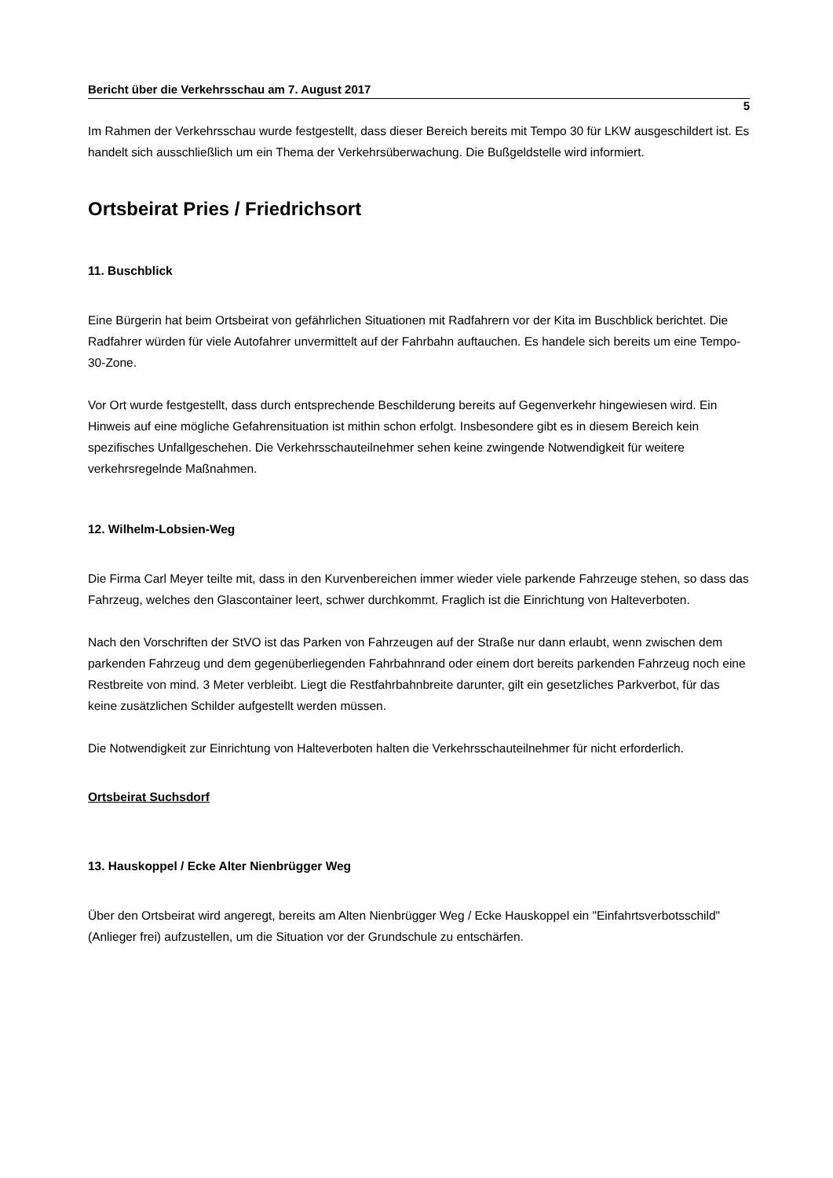Bericht über die Verkehrsschau am 7. August 2017
5
Im Rahmen der Verkehrsschau wurde festgestellt, dass dieser Bereich bereits mit Tempo 30 für LKW ausgeschildert ist. Es handelt sich ausschließlich um ein Thema der Verkehrsüberwachung. Die Bußgeldstelle wird informiert.
Ortsbeirat Pries / Friedrichsort
11. Buschblick
Eine Bürgerin hat beim Ortsbeirat von gefährlichen Situationen mit Radfahrern vor der Kita im Buschblick berichtet. Die Radfahrer würden für viele Autofahrer unvermittelt auf der Fahrbahn auftauchen. Es handele sich bereits um eine Tempo-30-Zone.
Vor Ort wurde festgestellt, dass durch entsprechende Beschilderung bereits auf Gegenverkehr hingewiesen wird. Ein Hinweis auf eine mögliche Gefahrensituation ist mithin schon erfolgt. Insbesondere gibt es in diesem Bereich kein spezifisches Unfallgeschehen. Die Verkehrsschauteilnehmer sehen keine zwingende Notwendigkeit für weitere verkehrsregelnde Maßnahmen.
12. Wilhelm-Lobsien-Weg
Die Firma Carl Meyer teilte mit, dass in den Kurvenbereichen immer wieder viele parkende Fahrzeuge stehen, so dass das Fahrzeug, welches den Glascontainer leert, schwer durchkommt. Fraglich ist die Einrichtung von Halteverboten.
Nach den Vorschriften der StVO ist das Parken von Fahrzeugen auf der Straße nur dann erlaubt, wenn zwischen dem parkenden Fahrzeug und dem gegenüberliegenden Fahrbahnrand oder einem dort bereits parkenden Fahrzeug noch eine Restbreite von mind. 3 Meter verbleibt. Liegt die Restfahrbahnbreite darunter, gilt ein gesetzliches Parkverbot, für das keine zusätzlichen Schilder aufgestellt werden müssen.
Die Notwendigkeit zur Einrichtung von Halteverboten halten die Verkehrsschauteilnehmer für nicht erforderlich.
Ortsbeirat Suchsdorf
13. Hauskoppel / Ecke Alter Nienbrügger Weg
Über den Ortsbeirat wird angeregt, bereits am Alten Nienbrügger Weg / Ecke Hauskoppel ein "Einfahrtsverbotsschild" (Anlieger frei) aufzustellen, um die Situation vor der Grundschule zu entschärfen.